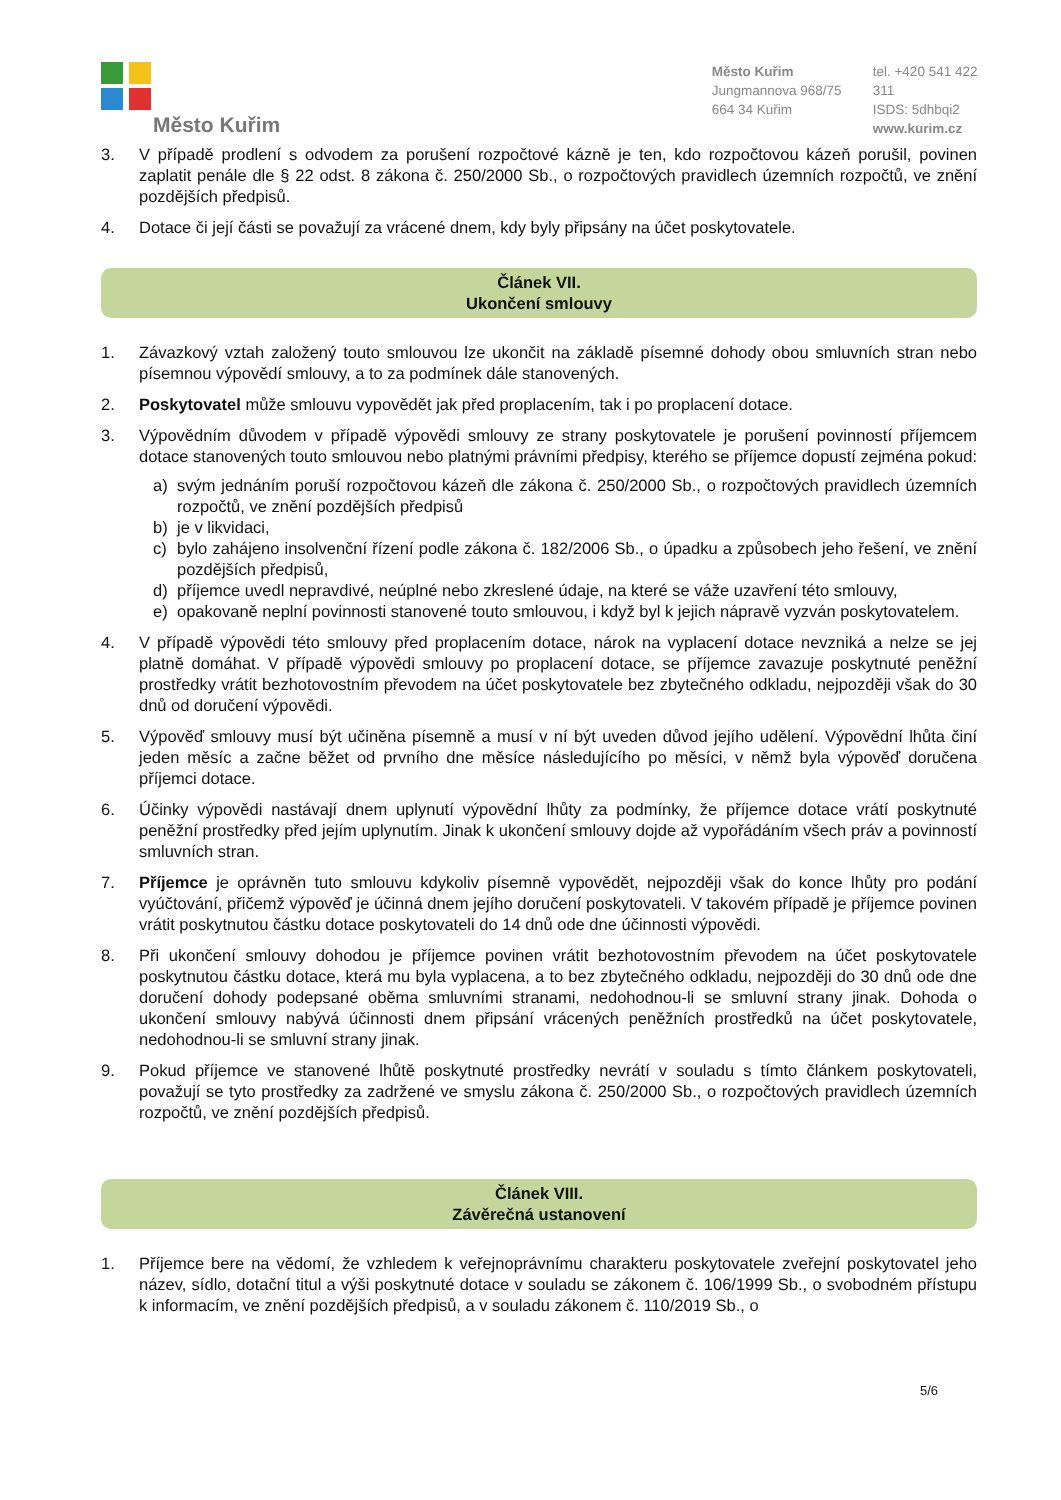Město Kuřim
Město Kuřim
Jungmannova 968/75
664 34 Kuřim
tel. +420 541 422 311
ISDS: 5dhbqi2
www.kurim.cz
3. V případě prodlení s odvodem za porušení rozpočtové kázně je ten, kdo rozpočtovou kázeň porušil, povinen zaplatit penále dle § 22 odst. 8 zákona č. 250/2000 Sb., o rozpočtových pravidlech územních rozpočtů, ve znění pozdějších předpisů.
4. Dotace či její části se považují za vrácené dnem, kdy byly připsány na účet poskytovatele.
Článek VII.
Ukončení smlouvy
1. Závazkový vztah založený touto smlouvou lze ukončit na základě písemné dohody obou smluvních stran nebo písemnou výpovědí smlouvy, a to za podmínek dále stanovených.
2. Poskytovatel může smlouvu vypovědět jak před proplacením, tak i po proplacení dotace.
3. Výpovědním důvodem v případě výpovědi smlouvy ze strany poskytovatele je porušení povinností příjemcem dotace stanovených touto smlouvou nebo platnými právními předpisy, kterého se příjemce dopustí zejména pokud:
a) svým jednáním poruší rozpočtovou kázeň dle zákona č. 250/2000 Sb., o rozpočtových pravidlech územních rozpočtů, ve znění pozdějších předpisů
b) je v likvidaci,
c) bylo zahájeno insolvenční řízení podle zákona č. 182/2006 Sb., o úpadku a způsobech jeho řešení, ve znění pozdějších předpisů,
d) příjemce uvedl nepravdivé, neúplné nebo zkreslené údaje, na které se váže uzavření této smlouvy,
e) opakovaně neplní povinnosti stanovené touto smlouvou, i když byl k jejich nápravě vyzván poskytovatelem.
4. V případě výpovědi této smlouvy před proplacením dotace, nárok na vyplacení dotace nevzniká a nelze se jej platně domáhat. V případě výpovědi smlouvy po proplacení dotace, se příjemce zavazuje poskytnuté peněžní prostředky vrátit bezhotovostním převodem na účet poskytovatele bez zbytečného odkladu, nejpozději však do 30 dnů od doručení výpovědi.
5. Výpověď smlouvy musí být učiněna písemně a musí v ní být uveden důvod jejího udělení. Výpovědní lhůta činí jeden měsíc a začne běžet od prvního dne měsíce následujícího po měsíci, v němž byla výpověď doručena příjemci dotace.
6. Účinky výpovědi nastávají dnem uplynutí výpovědní lhůty za podmínky, že příjemce dotace vrátí poskytnuté peněžní prostředky před jejím uplynutím. Jinak k ukončení smlouvy dojde až vypořádáním všech práv a povinností smluvních stran.
7. Příjemce je oprávněn tuto smlouvu kdykoliv písemně vypovědět, nejpozději však do konce lhůty pro podání vyúčtování, přičemž výpověď je účinná dnem jejího doručení poskytovateli. V takovém případě je příjemce povinen vrátit poskytnutou částku dotace poskytovateli do 14 dnů ode dne účinnosti výpovědi.
8. Při ukončení smlouvy dohodou je příjemce povinen vrátit bezhotovostním převodem na účet poskytovatele poskytnutou částku dotace, která mu byla vyplacena, a to bez zbytečného odkladu, nejpozději do 30 dnů ode dne doručení dohody podepsané oběma smluvními stranami, nedohodnou-li se smluvní strany jinak. Dohoda o ukončení smlouvy nabývá účinnosti dnem připsání vrácených peněžních prostředků na účet poskytovatele, nedohodnou-li se smluvní strany jinak.
9. Pokud příjemce ve stanovené lhůtě poskytnuté prostředky nevrátí v souladu s tímto článkem poskytovateli, považují se tyto prostředky za zadržené ve smyslu zákona č. 250/2000 Sb., o rozpočtových pravidlech územních rozpočtů, ve znění pozdějších předpisů.
Článek VIII.
Závěrečná ustanovení
1. Příjemce bere na vědomí, že vzhledem k veřejnoprávnímu charakteru poskytovatele zveřejní poskytovatel jeho název, sídlo, dotační titul a výši poskytnuté dotace v souladu se zákonem č. 106/1999 Sb., o svobodném přístupu k informacím, ve znění pozdějších předpisů, a v souladu zákonem č. 110/2019 Sb., o
5/6